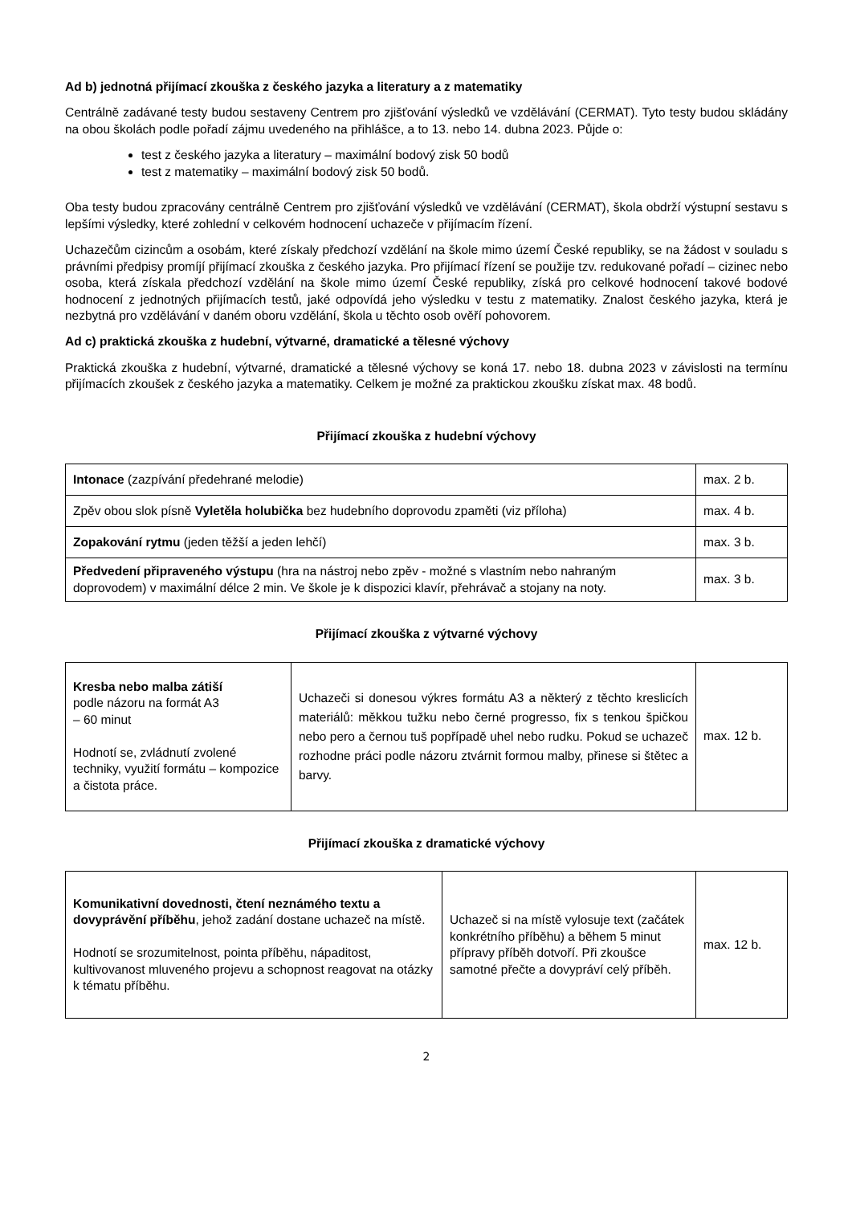Ad b) jednotná přijímací zkouška z českého jazyka a literatury a z matematiky
Centrálně zadávané testy budou sestaveny Centrem pro zjišťování výsledků ve vzdělávání (CERMAT). Tyto testy budou skládány na obou školách podle pořadí zájmu uvedeného na přihlášce, a to 13. nebo 14. dubna 2023. Půjde o:
test z českého jazyka a literatury – maximální bodový zisk 50 bodů
test z matematiky – maximální bodový zisk 50 bodů.
Oba testy budou zpracovány centrálně Centrem pro zjišťování výsledků ve vzdělávání (CERMAT), škola obdrží výstupní sestavu s lepšími výsledky, které zohlední v celkovém hodnocení uchazeče v přijímacím řízení.
Uchazečům cizincům a osobám, které získaly předchozí vzdělání na škole mimo území České republiky, se na žádost v souladu s právními předpisy promíjí přijímací zkouška z českého jazyka. Pro přijímací řízení se použije tzv. redukované pořadí – cizinec nebo osoba, která získala předchozí vzdělání na škole mimo území České republiky, získá pro celkové hodnocení takové bodové hodnocení z jednotných přijímacích testů, jaké odpovídá jeho výsledku v testu z matematiky. Znalost českého jazyka, která je nezbytná pro vzdělávání v daném oboru vzdělání, škola u těchto osob ověří pohovorem.
Ad c) praktická zkouška z hudební, výtvarné, dramatické a tělesné výchovy
Praktická zkouška z hudební, výtvarné, dramatické a tělesné výchovy se koná 17. nebo 18. dubna 2023 v závislosti na termínu přijímacích zkoušek z českého jazyka a matematiky. Celkem je možné za praktickou zkoušku získat max. 48 bodů.
Přijímací zkouška z hudební výchovy
| Intonace (zazpívání předehrané melodie) | max. 2 b. |
| Zpěv obou slok písně Vyletěla holubička bez hudebního doprovodu zpaměti (viz příloha) | max. 4 b. |
| Zopakování rytmu (jeden těžší a jeden lehčí) | max. 3 b. |
| Předvedení připraveného výstupu (hra na nástroj nebo zpěv - možné s vlastním nebo nahraným doprovodem) v maximální délce 2 min. Ve škole je k dispozici klavír, přehrávač a stojany na noty. | max. 3 b. |
Přijímací zkouška z výtvarné výchovy
| Kresba nebo malba zátiší podle názoru na formát A3 – 60 minut Hodnotí se, zvládnutí zvolené techniky, využití formátu – kompozice a čistota práce. | Uchazeči si donesou výkres formátu A3 a některý z těchto kreslicích materiálů: měkkou tužku nebo černé progresso, fix s tenkou špičkou nebo pero a černou tuš popřípadě uhel nebo rudku. Pokud se uchazeč rozhodne práci podle názoru ztvárnit formou malby, přinese si štětec a barvy. | max. 12 b. |
Přijímací zkouška z dramatické výchovy
| Komunikativní dovednosti, čtení neznámého textu a dovyprávění příběhu , jehož zadání dostane uchazeč na místě. Hodnotí se srozumitelnost, pointa příběhu, nápaditost, kultivovanost mluveného projevu a schopnost reagovat na otázky k tématu příběhu. | Uchazeč si na místě vylosuje text (začátek konkrétního příběhu) a během 5 minut přípravy příběh dotvoří. Při zkoušce samotné přečte a dovypráví celý příběh. | max. 12 b. |
2